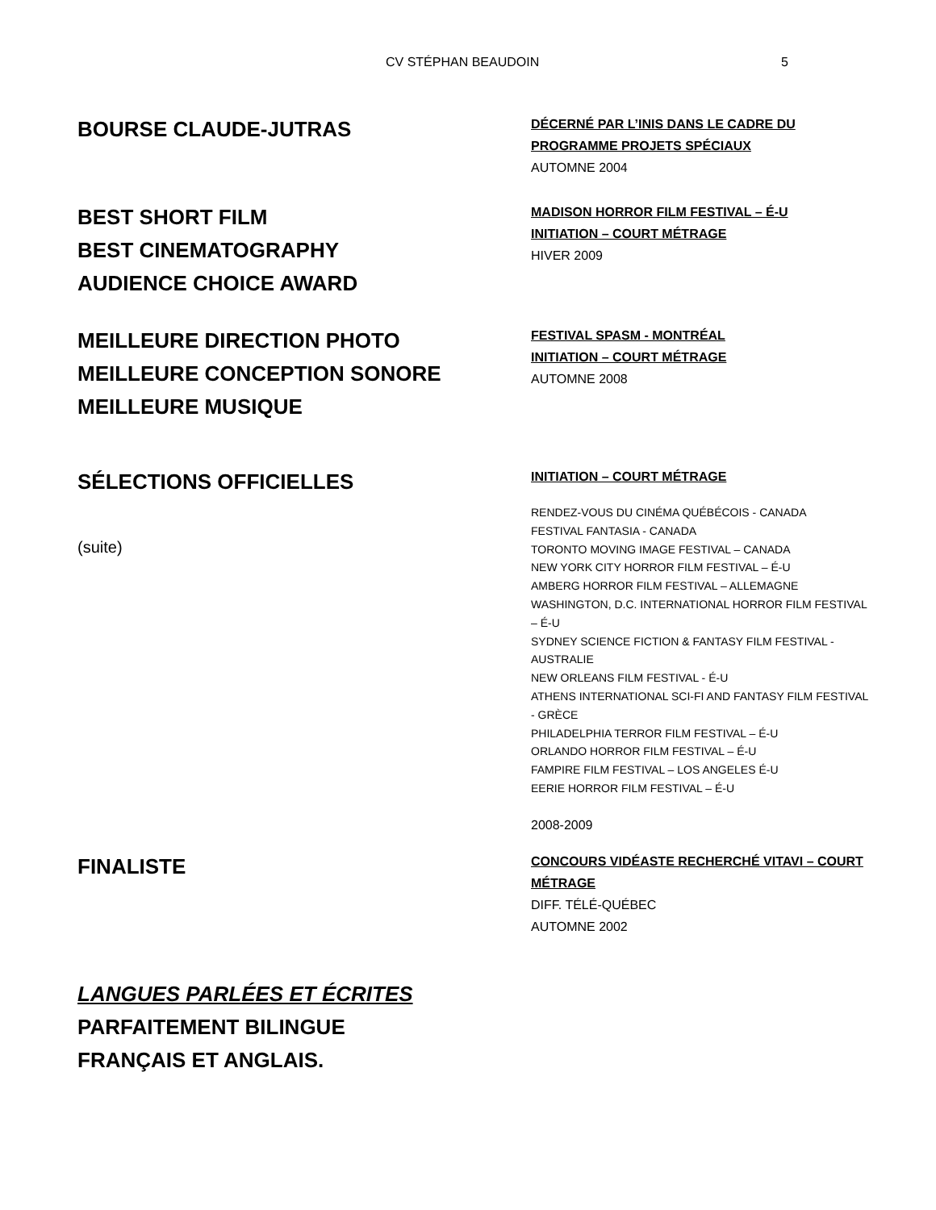CV STÉPHAN BEAUDOIN 5
BOURSE CLAUDE-JUTRAS
DÉCERNÉ PAR L’INIS DANS LE CADRE DU PROGRAMME PROJETS SPÉCIAUX
AUTOMNE 2004
BEST SHORT FILM
BEST CINEMATOGRAPHY
AUDIENCE CHOICE AWARD
MADISON HORROR FILM FESTIVAL – É-U
INITIATION – COURT MÉTRAGE
HIVER 2009
MEILLEURE DIRECTION PHOTO
MEILLEURE CONCEPTION SONORE
MEILLEURE MUSIQUE
FESTIVAL SPASM - MONTRÉAL
INITIATION – COURT MÉTRAGE
AUTOMNE 2008
SÉLECTIONS OFFICIELLES
(suite)
INITIATION – COURT MÉTRAGE
RENDEZ-VOUS DU CINÉMA QUÉBÉCOIS - CANADA
FESTIVAL FANTASIA - CANADA
TORONTO MOVING IMAGE FESTIVAL – CANADA
NEW YORK CITY HORROR FILM FESTIVAL – É-U
AMBERG HORROR FILM FESTIVAL – ALLEMAGNE
WASHINGTON, D.C. INTERNATIONAL HORROR FILM FESTIVAL – É-U
SYDNEY SCIENCE FICTION & FANTASY FILM FESTIVAL - AUSTRALIE
NEW ORLEANS FILM FESTIVAL - É-U
ATHENS INTERNATIONAL SCI-FI AND FANTASY FILM FESTIVAL - GRÈCE
PHILADELPHIA TERROR FILM FESTIVAL – É-U
ORLANDO HORROR FILM FESTIVAL – É-U
FAMPIRE FILM FESTIVAL – LOS ANGELES É-U
EERIE HORROR FILM FESTIVAL – É-U
2008-2009
FINALISTE
CONCOURS VIDÉASTE RECHERCHÉ VITAVI – COURT MÉTRAGE
DIFF. TÉLÉ-QUÉBEC
AUTOMNE 2002
LANGUES PARLÉES ET ÉCRITES
PARFAITEMENT BILINGUE
FRANÇAIS ET ANGLAIS.